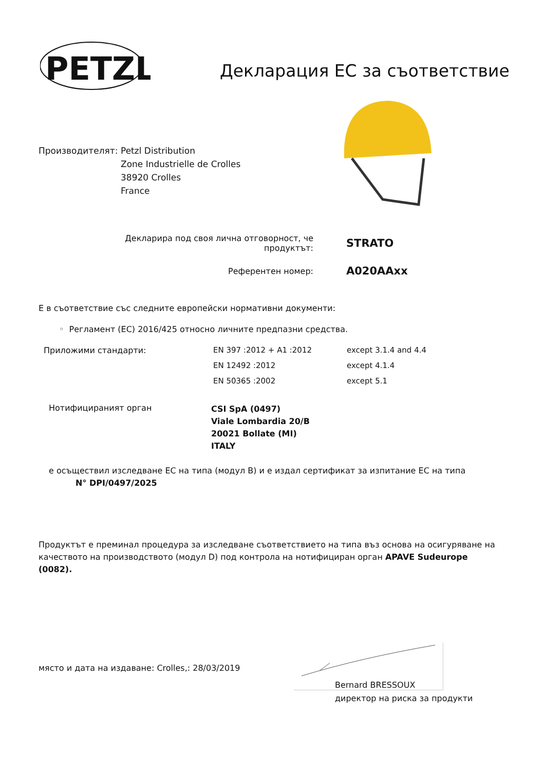PETZL
Декларация ЕС за съответствие
Производителят: Petzl Distribution
Zone Industrielle de Crolles
38920 Crolles
France
Декларира под своя лична отговорност, че продуктът:
STRATO
Референтен номер:
A020AAxx
Е в съответствие със следните европейски нормативни документи:
◦ Регламент (ЕС) 2016/425 относно личните предпазни средства.
| Приложими стандарти: | EN 397 :2012 + A1 :2012 | except 3.1.4 and 4.4 |
| | EN 12492 :2012 | except 4.1.4 |
| | EN 50365 :2002 | except 5.1 |
| Нотифицираният орган | CSI SpA (0497) Viale Lombardia 20/B 20021 Bollate (MI) ITALY |
е осъществил изследване ЕС на типа (модул B) и е издал сертификат за изпитание ЕС на типа
N° DPI/0497/2025
Продуктът е преминал процедура за изследване съответствието на типа въз основа на осигуряване на качеството на производството (модул D) под контрола на нотифициран орган APAVE Sudeurope (0082).
място и дата на издаване: Crolles,: 28/03/2019
Bernard BRESSOUX
директор на риска за продукти